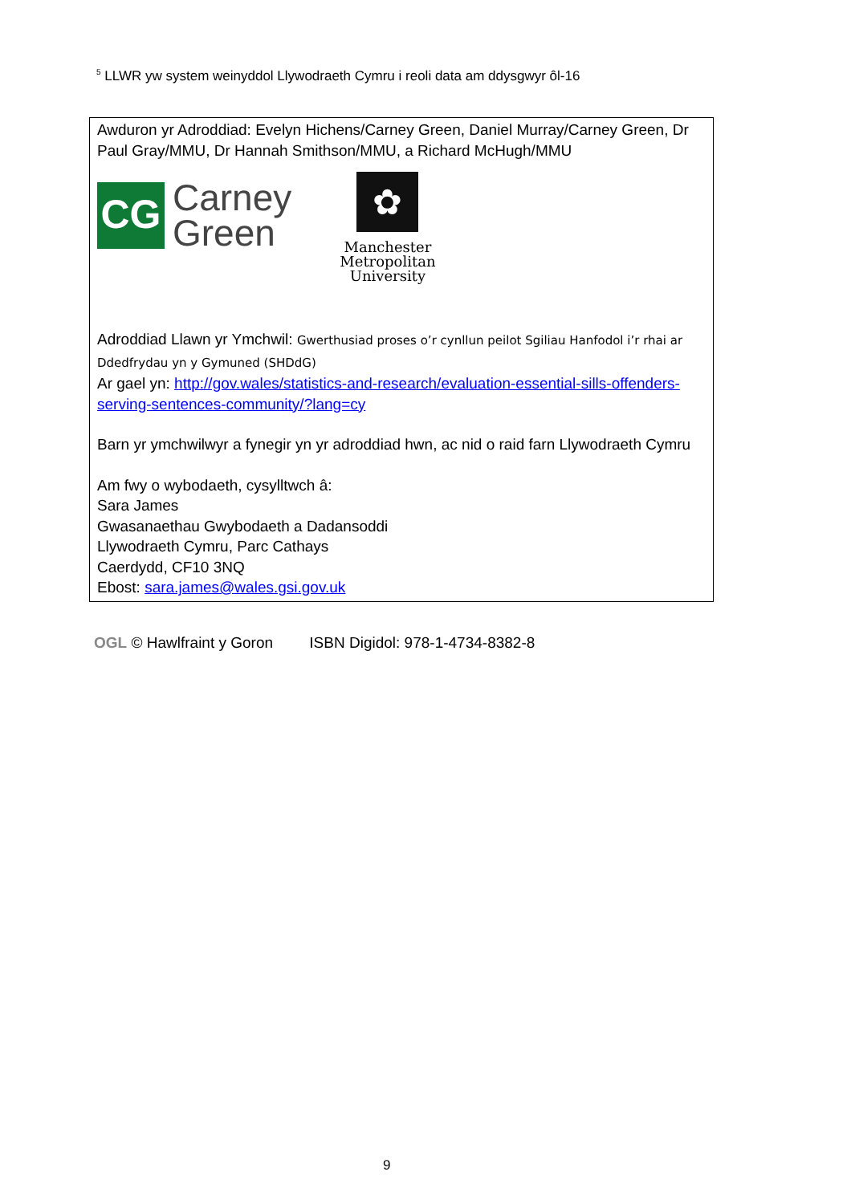<sup>5</sup> LLWR yw system weinyddol Llywodraeth Cymru i reoli data am ddysgwyr ôl-16
Awduron yr Adroddiad: Evelyn Hichens/Carney Green, Daniel Murray/Carney Green, Dr Paul Gray/MMU, Dr Hannah Smithson/MMU, a Richard McHugh/MMU
CG
Carney
Green
✿
Manchester
Metropolitan
University
Adroddiad Llawn yr Ymchwil: Gwerthusiad proses o’r cynllun peilot Sgiliau Hanfodol i’r rhai ar Ddedfrydau yn y Gymuned (SHDdG)
Ar gael yn: http://gov.wales/statistics-and-research/evaluation-essential-sills-offenders-serving-sentences-community/?lang=cy
Barn yr ymchwilwyr a fynegir yn yr adroddiad hwn, ac nid o raid farn Llywodraeth Cymru
Am fwy o wybodaeth, cysylltwch â:
Sara James
Gwasanaethau Gwybodaeth a Dadansoddi
Llywodraeth Cymru, Parc Cathays
Caerdydd, CF10 3NQ
Ebost: sara.james@wales.gsi.gov.uk
OGL © Hawlfraint y Goron ISBN Digidol: 978-1-4734-8382-8
9